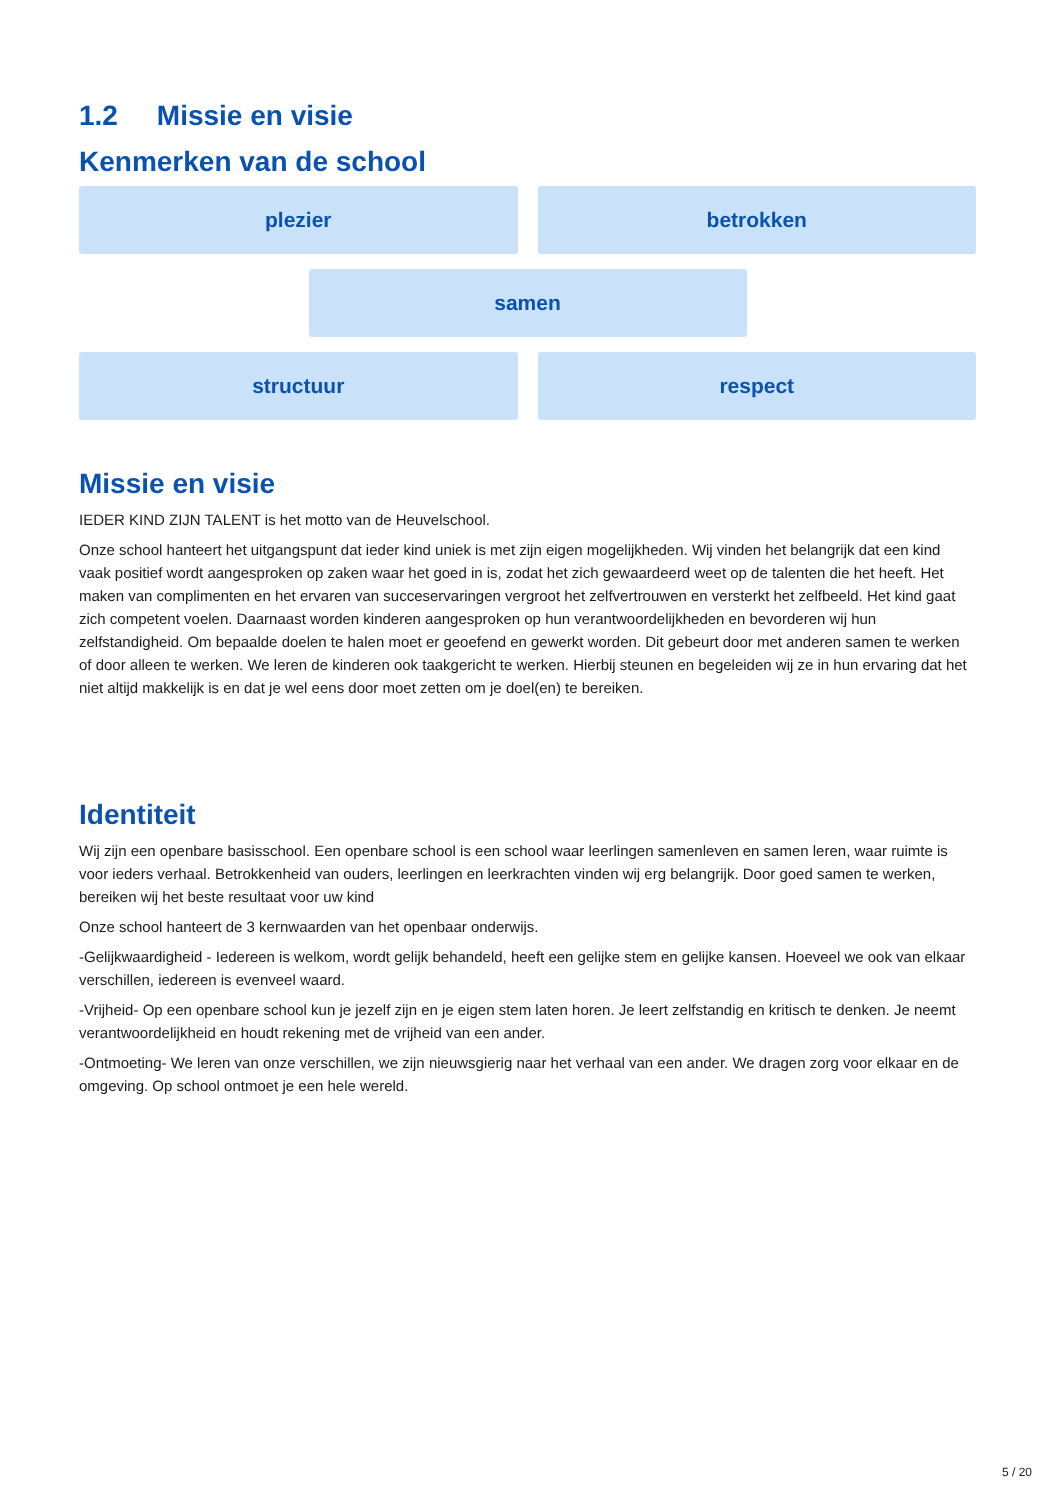1.2 Missie en visie
Kenmerken van de school
plezier
betrokken
samen
structuur
respect
Missie en visie
IEDER KIND ZIJN TALENT is het motto van de Heuvelschool.
Onze school hanteert het uitgangspunt dat ieder kind uniek is met zijn eigen mogelijkheden. Wij vinden het belangrijk dat een kind vaak positief wordt aangesproken op zaken waar het goed in is, zodat het zich gewaardeerd weet op de talenten die het heeft. Het maken van complimenten en het ervaren van succeservaringen vergroot het zelfvertrouwen en versterkt het zelfbeeld. Het kind gaat zich competent voelen. Daarnaast worden kinderen aangesproken op hun verantwoordelijkheden en bevorderen wij hun zelfstandigheid. Om bepaalde doelen te halen moet er geoefend en gewerkt worden. Dit gebeurt door met anderen samen te werken of door alleen te werken. We leren de kinderen ook taakgericht te werken. Hierbij steunen en begeleiden wij ze in hun ervaring dat het niet altijd makkelijk is en dat je wel eens door moet zetten om je doel(en) te bereiken.
Identiteit
Wij zijn een openbare basisschool. Een openbare school is een school waar leerlingen samenleven en samen leren, waar ruimte is voor ieders verhaal. Betrokkenheid van ouders, leerlingen en leerkrachten vinden wij erg belangrijk. Door goed samen te werken, bereiken wij het beste resultaat voor uw kind
Onze school hanteert de 3 kernwaarden van het openbaar onderwijs.
-Gelijkwaardigheid - Iedereen is welkom, wordt gelijk behandeld, heeft een gelijke stem en gelijke kansen. Hoeveel we ook van elkaar verschillen, iedereen is evenveel waard.
-Vrijheid- Op een openbare school kun je jezelf zijn en je eigen stem laten horen. Je leert zelfstandig en kritisch te denken. Je neemt verantwoordelijkheid en houdt rekening met de vrijheid van een ander.
-Ontmoeting- We leren van onze verschillen, we zijn nieuwsgierig naar het verhaal van een ander. We dragen zorg voor elkaar en de omgeving. Op school ontmoet je een hele wereld.
5 / 20